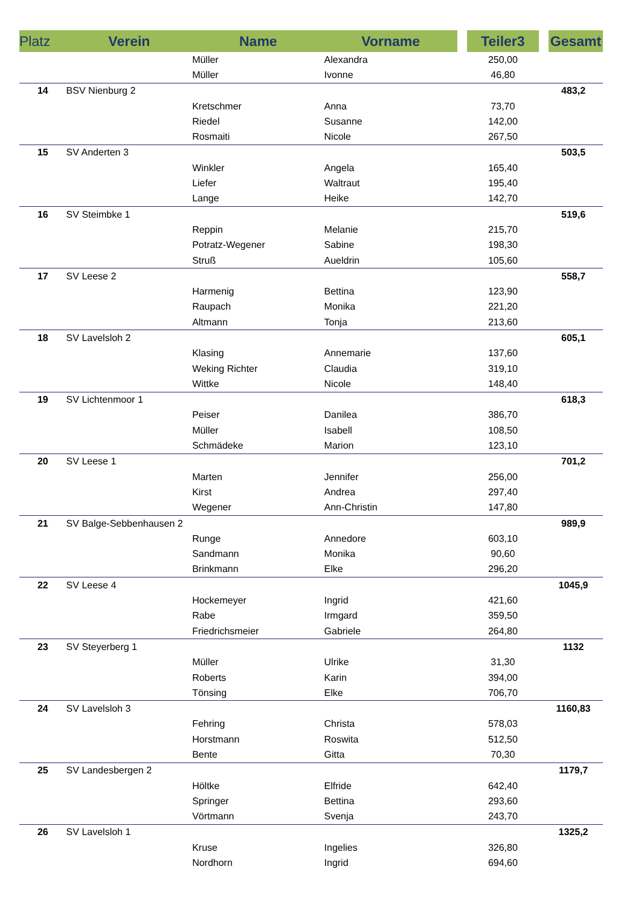| Platz | Verein | Name | Vorname | Teiler3 | Gesamt |
| --- | --- | --- | --- | --- | --- |
| | | Müller | Alexandra | 250,00 | |
| | | Müller | Ivonne | 46,80 | |
| 14 | BSV Nienburg 2 | | | | 483,2 |
| | | Kretschmer | Anna | 73,70 | |
| | | Riedel | Susanne | 142,00 | |
| | | Rosmaiti | Nicole | 267,50 | |
| 15 | SV Anderten 3 | | | | 503,5 |
| | | Winkler | Angela | 165,40 | |
| | | Liefer | Waltraut | 195,40 | |
| | | Lange | Heike | 142,70 | |
| 16 | SV Steimbke 1 | | | | 519,6 |
| | | Reppin | Melanie | 215,70 | |
| | | Potratz-Wegener | Sabine | 198,30 | |
| | | Struß | Aueldrin | 105,60 | |
| 17 | SV Leese 2 | | | | 558,7 |
| | | Harmenig | Bettina | 123,90 | |
| | | Raupach | Monika | 221,20 | |
| | | Altmann | Tonja | 213,60 | |
| 18 | SV Lavelsloh 2 | | | | 605,1 |
| | | Klasing | Annemarie | 137,60 | |
| | | Weking Richter | Claudia | 319,10 | |
| | | Wittke | Nicole | 148,40 | |
| 19 | SV Lichtenmoor 1 | | | | 618,3 |
| | | Peiser | Danilea | 386,70 | |
| | | Müller | Isabell | 108,50 | |
| | | Schmädeke | Marion | 123,10 | |
| 20 | SV Leese 1 | | | | 701,2 |
| | | Marten | Jennifer | 256,00 | |
| | | Kirst | Andrea | 297,40 | |
| | | Wegener | Ann-Christin | 147,80 | |
| 21 | SV Balge-Sebbenhausen 2 | | | | 989,9 |
| | | Runge | Annedore | 603,10 | |
| | | Sandmann | Monika | 90,60 | |
| | | Brinkmann | Elke | 296,20 | |
| 22 | SV Leese 4 | | | | 1045,9 |
| | | Hockemeyer | Ingrid | 421,60 | |
| | | Rabe | Irmgard | 359,50 | |
| | | Friedrichsmeier | Gabriele | 264,80 | |
| 23 | SV Steyerberg 1 | | | | 1132 |
| | | Müller | Ulrike | 31,30 | |
| | | Roberts | Karin | 394,00 | |
| | | Tönsing | Elke | 706,70 | |
| 24 | SV Lavelsloh 3 | | | | 1160,83 |
| | | Fehring | Christa | 578,03 | |
| | | Horstmann | Roswita | 512,50 | |
| | | Bente | Gitta | 70,30 | |
| 25 | SV Landesbergen 2 | | | | 1179,7 |
| | | Höltke | Elfride | 642,40 | |
| | | Springer | Bettina | 293,60 | |
| | | Vörtmann | Svenja | 243,70 | |
| 26 | SV Lavelsloh 1 | | | | 1325,2 |
| | | Kruse | Ingelies | 326,80 | |
| | | Nordhorn | Ingrid | 694,60 | |